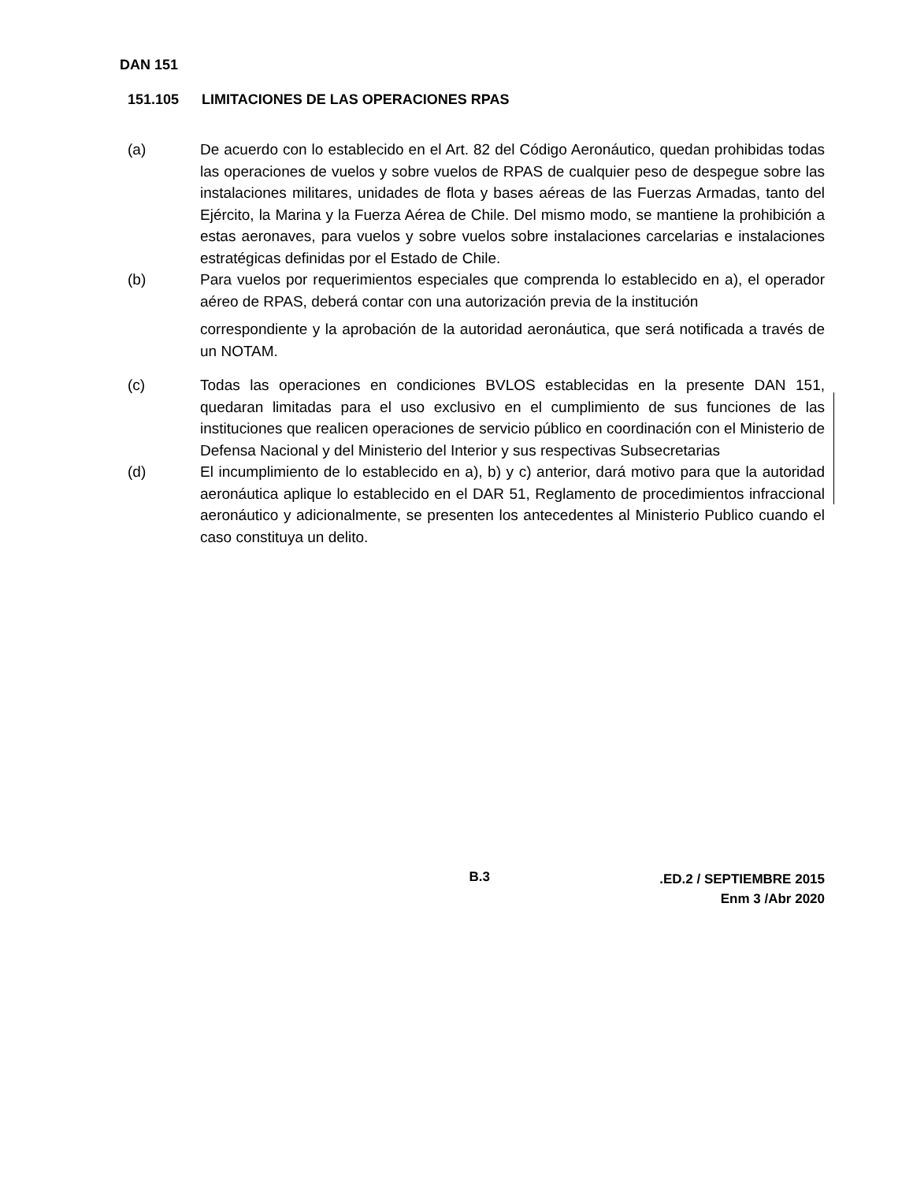DAN 151
151.105 LIMITACIONES DE LAS OPERACIONES RPAS
(a) De acuerdo con lo establecido en el Art. 82 del Código Aeronáutico, quedan prohibidas todas las operaciones de vuelos y sobre vuelos de RPAS de cualquier peso de despegue sobre las instalaciones militares, unidades de flota y bases aéreas de las Fuerzas Armadas, tanto del Ejército, la Marina y la Fuerza Aérea de Chile. Del mismo modo, se mantiene la prohibición a estas aeronaves, para vuelos y sobre vuelos sobre instalaciones carcelarias e instalaciones estratégicas definidas por el Estado de Chile.
(b) Para vuelos por requerimientos especiales que comprenda lo establecido en a), el operador aéreo de RPAS, deberá contar con una autorización previa de la institución
correspondiente y la aprobación de la autoridad aeronáutica, que será notificada a través de un NOTAM.
(c) Todas las operaciones en condiciones BVLOS establecidas en la presente DAN 151, quedaran limitadas para el uso exclusivo en el cumplimiento de sus funciones de las instituciones que realicen operaciones de servicio público en coordinación con el Ministerio de Defensa Nacional y del Ministerio del Interior y sus respectivas Subsecretarias
(d) El incumplimiento de lo establecido en a), b) y c) anterior, dará motivo para que la autoridad aeronáutica aplique lo establecido en el DAR 51, Reglamento de procedimientos infraccional aeronáutico y adicionalmente, se presenten los antecedentes al Ministerio Publico cuando el caso constituya un delito.
B.3
.ED.2 / SEPTIEMBRE 2015
Enm 3 /Abr 2020